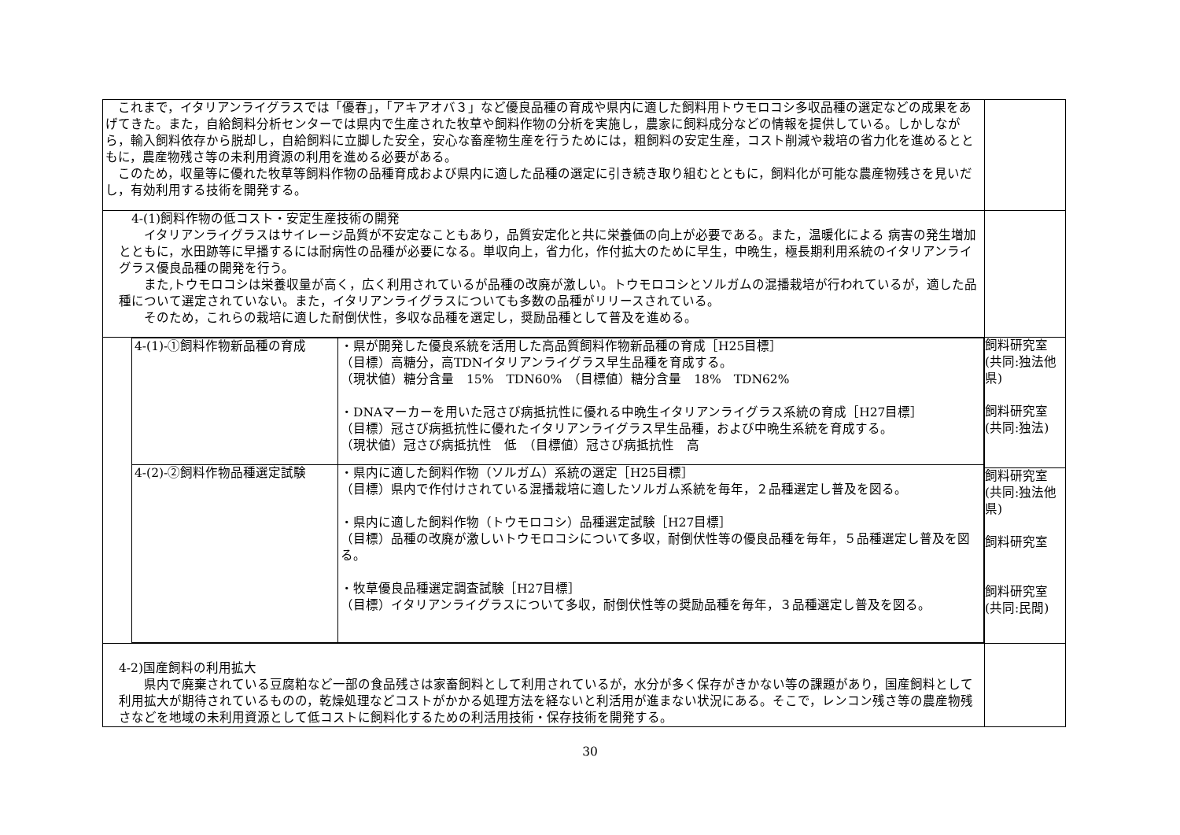| これまで，イタリアンライグラスでは「優春」，「アキアオバ３」など優良品種の育成や県内に適した飼料用トウモロコシ多収品種の選定などの成果をあげてきた。また，自給飼料分析センターでは県内で生産された牧草や飼料作物の分析を実施し，農家に飼料成分などの情報を提供している。しかしながら，輸入飼料依存から脱却し，自給飼料に立脚した安全，安心な畜産物生産を行うためには，粗飼料の安定生産，コスト削減や栽培の省力化を進めるとともに，農産物残さ等の未利用資源の利用を進める必要がある。 このため，収量等に優れた牧草等飼料作物の品種育成および県内に適した品種の選定に引き続き取り組むとともに，飼料化が可能な農産物残さを見いだし，有効利用する技術を開発する。 | |
| 4-(1)飼料作物の低コスト・安定生産技術の開発 イタリアンライグラスはサイレージ品質が不安定なこともあり，品質安定化と共に栄養価の向上が必要である。また，温暖化による 病害の発生増加とともに，水田跡等に早播するには耐病性の品種が必要になる。単収向上，省力化，作付拡大のために早生，中晩生，極長期利用系統のイタリアンライグラス優良品種の開発を行う。 また,トウモロコシは栄養収量が高く，広く利用されているが品種の改廃が激しい。トウモロコシとソルガムの混播栽培が行われているが，適した品種について選定されていない。また，イタリアンライグラスについても多数の品種がリリースされている。 そのため，これらの栽培に適した耐倒伏性，多収な品種を選定し，奨励品種として普及を進める。 | |
| / 4-(1)-①飼料作物新品種の育成 / ・県が開発した優良系統を活用した高品質飼料作物新品種の育成［H25目標］ （目標）高糖分，高TDNイタリアンライグラス早生品種を育成する。 （現状値）糖分含量 15% TDN60% （目標値）糖分含量 18% TDN62% ・DNAマーカーを用いた冠さび病抵抗性に優れる中晩生イタリアンライグラス系統の育成［H27目標］ （目標）冠さび病抵抗性に優れたイタリアンライグラス早生品種，および中晩生系統を育成する。 （現状値）冠さび病抵抗性 低 （目標値）冠さび病抵抗性 高 / / 4-(2)-②飼料作物品種選定試験 / ・県内に適した飼料作物（ソルガム）系統の選定［H25目標］ （目標）県内で作付けされている混播栽培に適したソルガム系統を毎年，２品種選定し普及を図る。 ・県内に適した飼料作物（トウモロコシ）品種選定試験［H27目標］ （目標）品種の改廃が激しいトウモロコシについて多収，耐倒伏性等の優良品種を毎年，５品種選定し普及を図る。 ・牧草優良品種選定調査試験［H27目標］ （目標）イタリアンライグラスについて多収，耐倒伏性等の奨励品種を毎年，３品種選定し普及を図る。 / | 飼料研究室 (共同:独法他県) 飼料研究室 (共同:独法) 飼料研究室 (共同:独法他県) 飼料研究室 飼料研究室 (共同:民間) |
| 4-2)国産飼料の利用拡大 県内で廃棄されている豆腐粕など一部の食品残さは家畜飼料として利用されているが，水分が多く保存がきかない等の課題があり，国産飼料として利用拡大が期待されているものの，乾燥処理などコストがかかる処理方法を経ないと利活用が進まない状況にある。そこで，レンコン残さ等の農産物残さなどを地域の未利用資源として低コストに飼料化するための利活用技術・保存技術を開発する。 | |
30